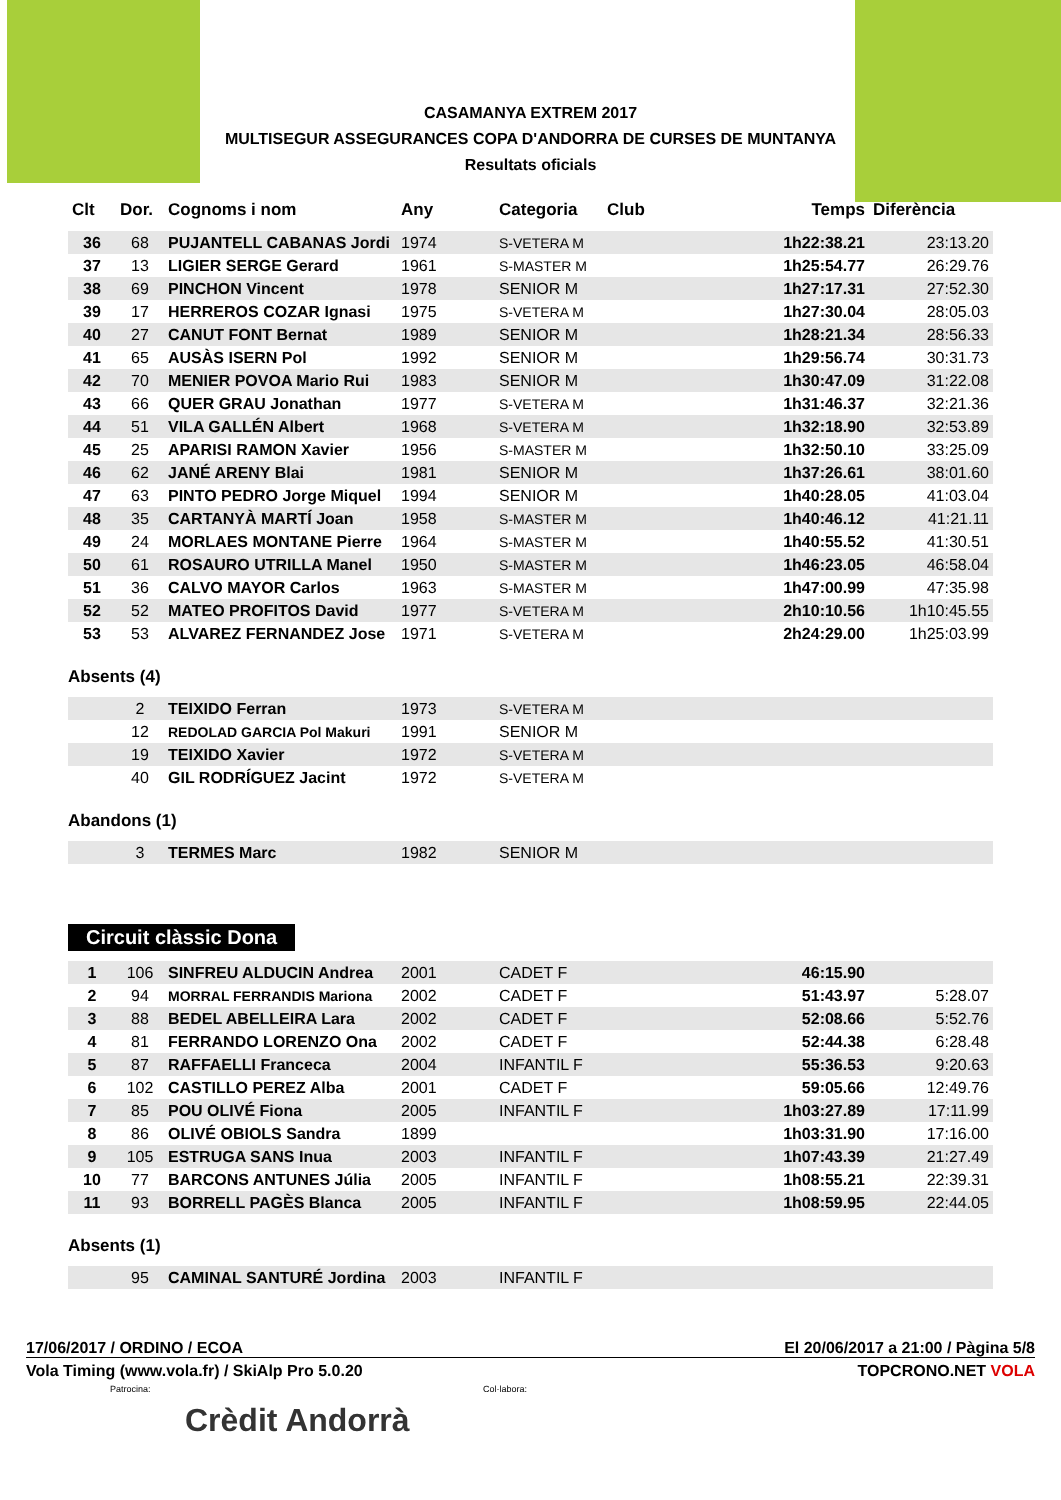CASAMANYA EXTREM 2017
MULTISEGUR ASSEGURANCES COPA D'ANDORRA DE CURSES DE MUNTANYA
Resultats oficials
| Clt | Dor. | Cognoms i nom | Any | Categoria | Club | Temps | Diferència |
| --- | --- | --- | --- | --- | --- | --- | --- |
| 36 | 68 | PUJANTELL CABANAS Jordi | 1974 | S-VETERA M | | 1h22:38.21 | 23:13.20 |
| 37 | 13 | LIGIER SERGE Gerard | 1961 | S-MASTER M | | 1h25:54.77 | 26:29.76 |
| 38 | 69 | PINCHON Vincent | 1978 | SENIOR M | | 1h27:17.31 | 27:52.30 |
| 39 | 17 | HERREROS COZAR Ignasi | 1975 | S-VETERA M | | 1h27:30.04 | 28:05.03 |
| 40 | 27 | CANUT FONT Bernat | 1989 | SENIOR M | | 1h28:21.34 | 28:56.33 |
| 41 | 65 | AUSÀS ISERN Pol | 1992 | SENIOR M | | 1h29:56.74 | 30:31.73 |
| 42 | 70 | MENIER POVOA Mario Rui | 1983 | SENIOR M | | 1h30:47.09 | 31:22.08 |
| 43 | 66 | QUER GRAU Jonathan | 1977 | S-VETERA M | | 1h31:46.37 | 32:21.36 |
| 44 | 51 | VILA GALLÉN Albert | 1968 | S-VETERA M | | 1h32:18.90 | 32:53.89 |
| 45 | 25 | APARISI RAMON Xavier | 1956 | S-MASTER M | | 1h32:50.10 | 33:25.09 |
| 46 | 62 | JANÉ ARENY Blai | 1981 | SENIOR M | | 1h37:26.61 | 38:01.60 |
| 47 | 63 | PINTO PEDRO Jorge Miquel | 1994 | SENIOR M | | 1h40:28.05 | 41:03.04 |
| 48 | 35 | CARTANYÀ MARTÍ Joan | 1958 | S-MASTER M | | 1h40:46.12 | 41:21.11 |
| 49 | 24 | MORLAES MONTANE Pierre | 1964 | S-MASTER M | | 1h40:55.52 | 41:30.51 |
| 50 | 61 | ROSAURO UTRILLA Manel | 1950 | S-MASTER M | | 1h46:23.05 | 46:58.04 |
| 51 | 36 | CALVO MAYOR Carlos | 1963 | S-MASTER M | | 1h47:00.99 | 47:35.98 |
| 52 | 52 | MATEO PROFITOS David | 1977 | S-VETERA M | | 2h10:10.56 | 1h10:45.55 |
| 53 | 53 | ALVAREZ FERNANDEZ Jose | 1971 | S-VETERA M | | 2h24:29.00 | 1h25:03.99 |
Absents (4)
| | 2 | TEIXIDO Ferran | 1973 | S-VETERA M | | | |
| | 12 | REDOLAD GARCIA Pol Makuri | 1991 | SENIOR M | | | |
| | 19 | TEIXIDO Xavier | 1972 | S-VETERA M | | | |
| | 40 | GIL RODRÍGUEZ Jacint | 1972 | S-VETERA M | | | |
Abandons (1)
| | 3 | TERMES Marc | 1982 | SENIOR M | | | |
Circuit clàssic Dona
| 1 | 106 | SINFREU ALDUCIN Andrea | 2001 | CADET F | | 46:15.90 | |
| 2 | 94 | MORRAL FERRANDIS Mariona | 2002 | CADET F | | 51:43.97 | 5:28.07 |
| 3 | 88 | BEDEL ABELLEIRA Lara | 2002 | CADET F | | 52:08.66 | 5:52.76 |
| 4 | 81 | FERRANDO LORENZO Ona | 2002 | CADET F | | 52:44.38 | 6:28.48 |
| 5 | 87 | RAFFAELLI Franceca | 2004 | INFANTIL F | | 55:36.53 | 9:20.63 |
| 6 | 102 | CASTILLO PEREZ Alba | 2001 | CADET F | | 59:05.66 | 12:49.76 |
| 7 | 85 | POU OLIVÉ Fiona | 2005 | INFANTIL F | | 1h03:27.89 | 17:11.99 |
| 8 | 86 | OLIVÉ OBIOLS Sandra | 1899 | | | 1h03:31.90 | 17:16.00 |
| 9 | 105 | ESTRUGA SANS Inua | 2003 | INFANTIL F | | 1h07:43.39 | 21:27.49 |
| 10 | 77 | BARCONS ANTUNES Júlia | 2005 | INFANTIL F | | 1h08:55.21 | 22:39.31 |
| 11 | 93 | BORRELL PAGÈS Blanca | 2005 | INFANTIL F | | 1h08:59.95 | 22:44.05 |
Absents (1)
| | 95 | CAMINAL SANTURÉ Jordina | 2003 | INFANTIL F | | | |
17/06/2017 / ORDINO / ECOA El 20/06/2017 a 21:00 / Pàgina 5/8
Vola Timing (www.vola.fr) / SkiAlp Pro 5.0.20 TOPCRONO.NET VOLA
Patrocina: Col·labora:
Crèdit Andorrà